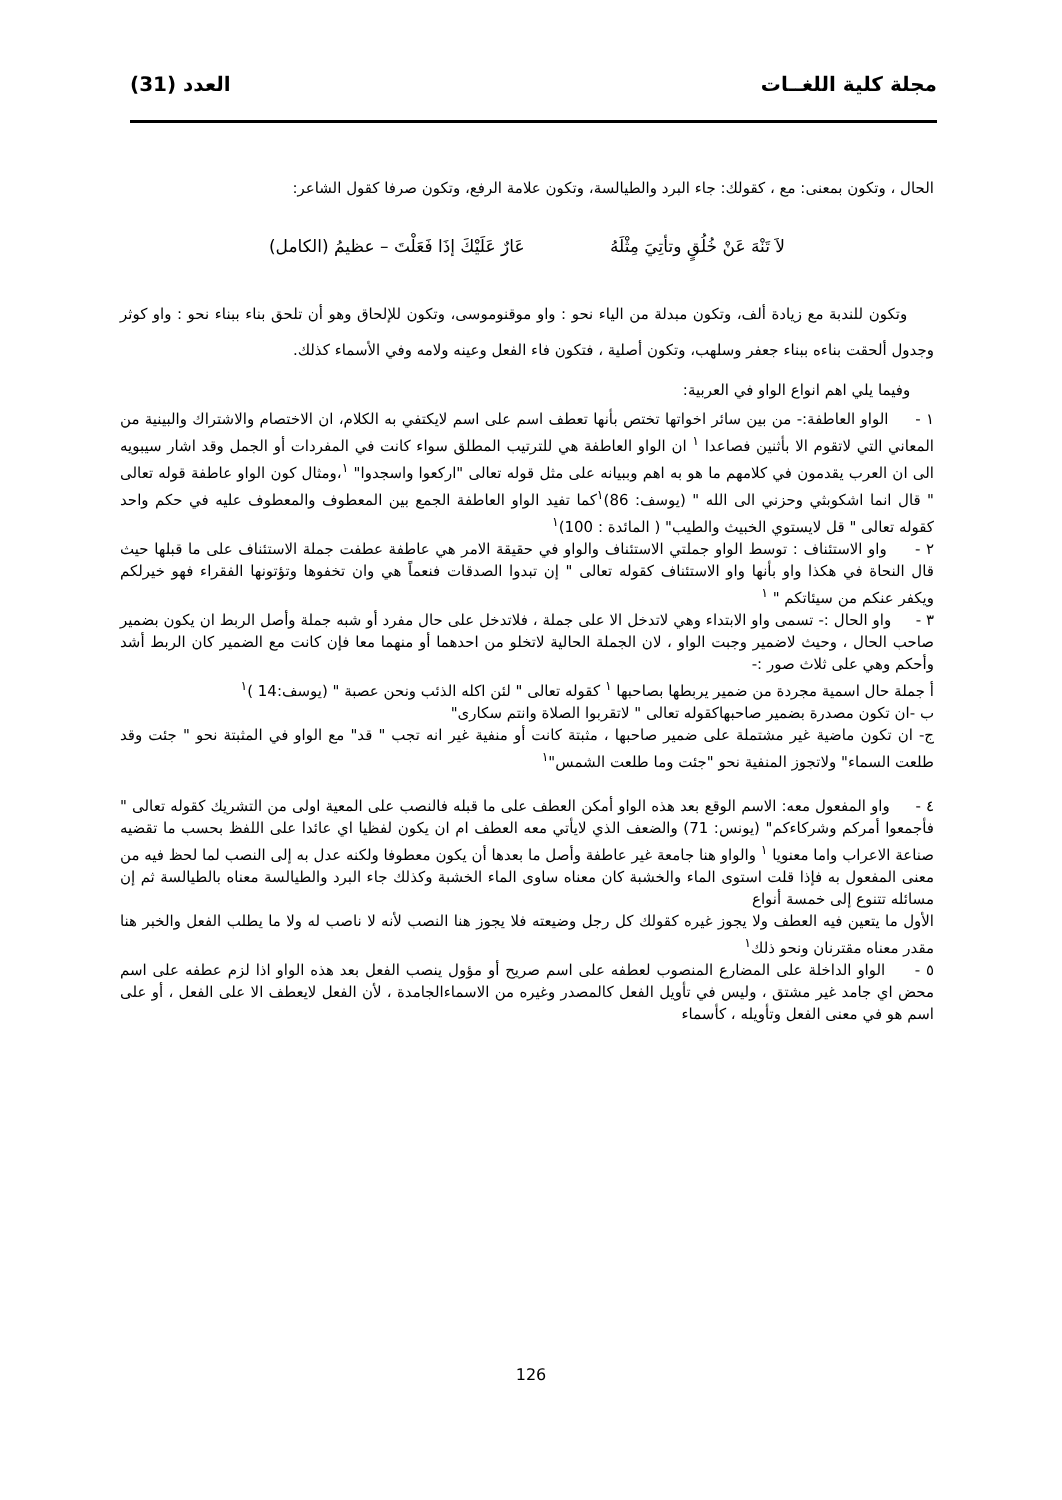مجلة كلية اللغــات العدد (31)
الحال ، وتكون بمعنى: مع ، كقولك: جاء البرد والطيالسة، وتكون علامة الرفع، وتكون صرفا كقول الشاعر:
لاَ تَنْهَ عَنْ خُلُقٍ وتأتِيَ مِثْلَهُ عَارٌ عَلَيْكَ إذَا فَعَلْتَ – عظيمُ (الكامل)
وتكون للندبة مع زيادة ألف، وتكون مبدلة من الياء نحو : واو موقنوموسى، وتكون للإلحاق وهو أن تلحق بناء ببناء نحو : واو كوثر وجدول ألحقت بناءه ببناء جعفر وسلهب، وتكون أصلية ، فتكون فاء الفعل وعينه ولامه وفي الأسماء كذلك.
وفيما يلي اهم انواع الواو في العربية:
١ - الواو العاطفة:- من بين سائر اخواتها تختص بأنها تعطف اسم على اسم لايكتفي به الكلام، ان الاختصام والاشتراك والبينية من المعاني التي لاتقوم الا بأثنين فصاعدا <sup>١</sup> ان الواو العاطفة هي للترتيب المطلق سواء كانت في المفردات أو الجمل وقد اشار سيبويه الى ان العرب يقدمون في كلامهم ما هو به اهم وببيانه على مثل قوله تعالى "اركعوا واسجدوا" <sup>١</sup>،ومثال كون الواو عاطفة قوله تعالى " قال انما اشكوبثي وحزني الى الله " (يوسف: 86)<sup>١</sup>كما تفيد الواو العاطفة الجمع بين المعطوف والمعطوف عليه في حكم واحد كقوله تعالى " قل لايستوي الخبيث والطيب" ( المائدة : 100)<sup>١</sup>
٢ - واو الاستئناف : توسط الواو جملتي الاستئناف والواو في حقيقة الامر هي عاطفة عطفت جملة الاستئناف على ما قبلها حيث قال النحاة في هكذا واو بأنها واو الاستئناف كقوله تعالى " إن تبدوا الصدقات فنعماً هي وان تخفوها وتؤتونها الفقراء فهو خيرلكم ويكفر عنكم من سيئاتكم " <sup>١</sup>
٣ - واو الحال :- تسمى واو الابتداء وهي لاتدخل الا على جملة ، فلاتدخل على حال مفرد أو شبه جملة وأصل الربط ان يكون بضمير صاحب الحال ، وحيث لاضمير وجبت الواو ، لان الجملة الحالية لاتخلو من احدهما أو منهما معا فإن كانت مع الضمير كان الربط أشد وأحكم وهي على ثلاث صور :-
أ جملة حال اسمية مجردة من ضمير يربطها بصاحبها <sup>١</sup> كقوله تعالى " لئن اكله الذئب ونحن عصبة " (يوسف:14 )<sup>١</sup>
ب -ان تكون مصدرة بضمير صاحبهاكقوله تعالى " لاتقربوا الصلاة وانتم سكارى"
ج- ان تكون ماضية غير مشتملة على ضمير صاحبها ، مثبتة كانت أو منفية غير انه تجب " قد" مع الواو في المثبتة نحو " جئت وقد طلعت السماء" ولاتجوز المنفية نحو "جئت وما طلعت الشمس"<sup>١</sup>
٤ - واو المفعول معه: الاسم الوقع بعد هذه الواو أمكن العطف على ما قبله فالنصب على المعية اولى من التشريك كقوله تعالى " فأجمعوا أمركم وشركاءكم" (يونس: 71) والضعف الذي لايأتي معه العطف ام ان يكون لفظيا اي عائدا على اللفظ بحسب ما تقضيه صناعة الاعراب واما معنويا <sup>١</sup> والواو هنا جامعة غير عاطفة وأصل ما بعدها أن يكون معطوفا ولكنه عدل به إلى النصب لما لحظ فيه من معنى المفعول به فإذا قلت استوى الماء والخشبة كان معناه ساوى الماء الخشبة وكذلك جاء البرد والطيالسة معناه بالطيالسة ثم إن مسائله تتنوع إلى خمسة أنواع
الأول ما يتعين فيه العطف ولا يجوز غيره كقولك كل رجل وضيعته فلا يجوز هنا النصب لأنه لا ناصب له ولا ما يطلب الفعل والخبر هنا مقدر معناه مقترنان ونحو ذلك<sup>١</sup>
٥ - الواو الداخلة على المضارع المنصوب لعطفه على اسم صريح أو مؤول ينصب الفعل بعد هذه الواو اذا لزم عطفه على اسم محض اي جامد غير مشتق ، وليس في تأويل الفعل كالمصدر وغيره من الاسماءالجامدة ، لأن الفعل لايعطف الا على الفعل ، أو على اسم هو في معنى الفعل وتأويله ، كأسماء
126